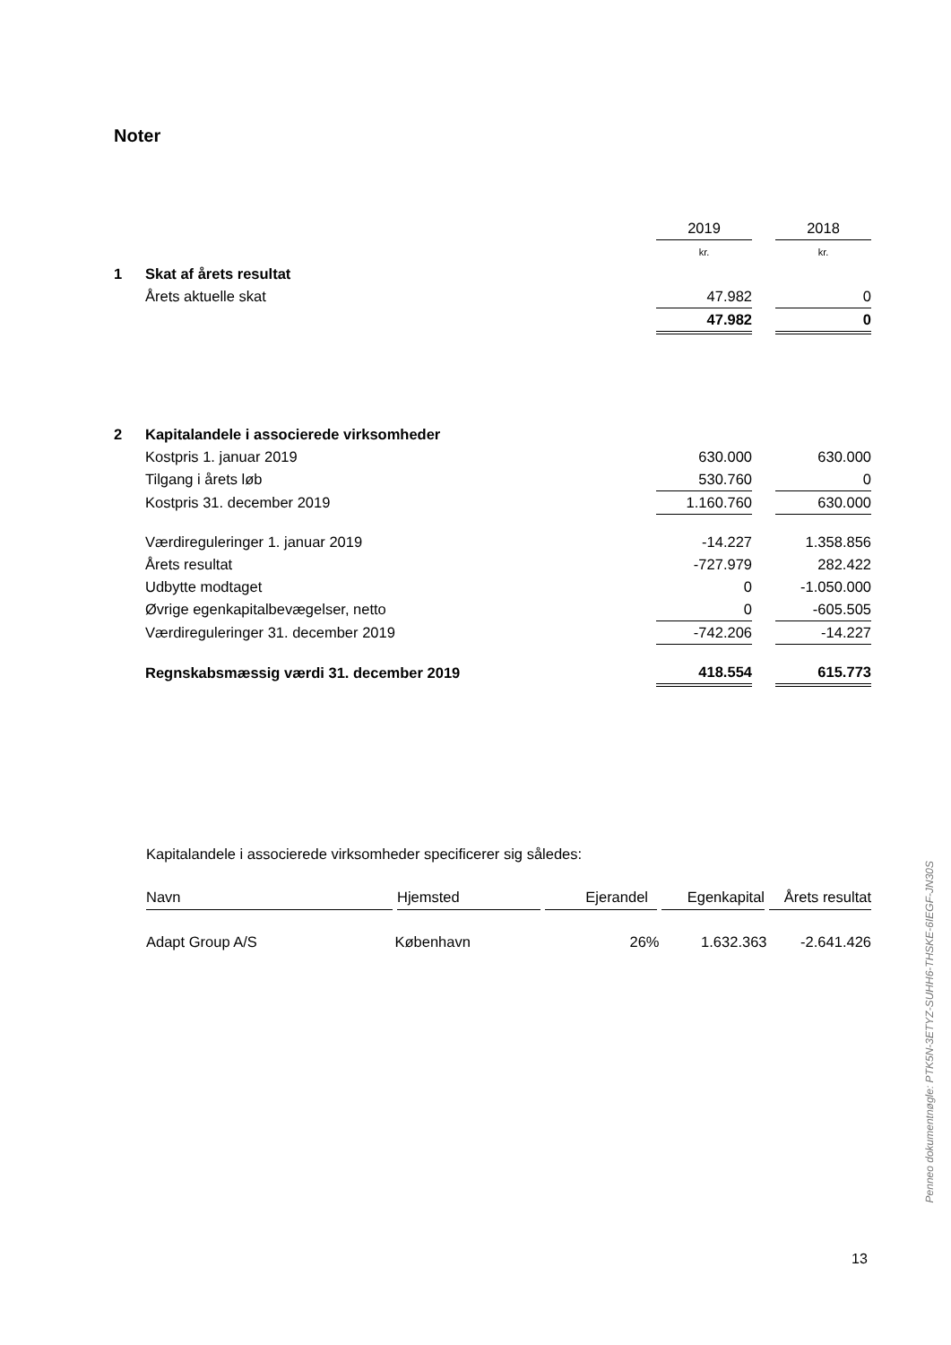Noter
| | | 2019 | | 2018 |
| | | kr. | | kr. |
| 1 | Skat af årets resultat | | | |
| | Årets aktuelle skat | 47.982 | | 0 |
| | | 47.982 | | 0 |
| 2 | Kapitalandele i associerede virksomheder | | | |
| | Kostpris 1. januar 2019 | 630.000 | | 630.000 |
| | Tilgang i årets løb | 530.760 | | 0 |
| | Kostpris 31. december 2019 | 1.160.760 | | 630.000 |
| | Værdireguleringer 1. januar 2019 | -14.227 | | 1.358.856 |
| | Årets resultat | -727.979 | | 282.422 |
| | Udbytte modtaget | 0 | | -1.050.000 |
| | Øvrige egenkapitalbevægelser, netto | 0 | | -605.505 |
| | Værdireguleringer 31. december 2019 | -742.206 | | -14.227 |
| | Regnskabsmæssig værdi 31. december 2019 | 418.554 | | 615.773 |
Kapitalandele i associerede virksomheder specificerer sig således:
| Navn | Hjemsted | Ejerandel | Egenkapital | Årets resultat |
| --- | --- | --- | --- | --- |
| Adapt Group A/S | København | 26% | 1.632.363 | -2.641.426 |
Penneo dokumentnøgle: PTK5N-3ETYZ-SUHH6-THSKE-6IEGF-JN30S
13